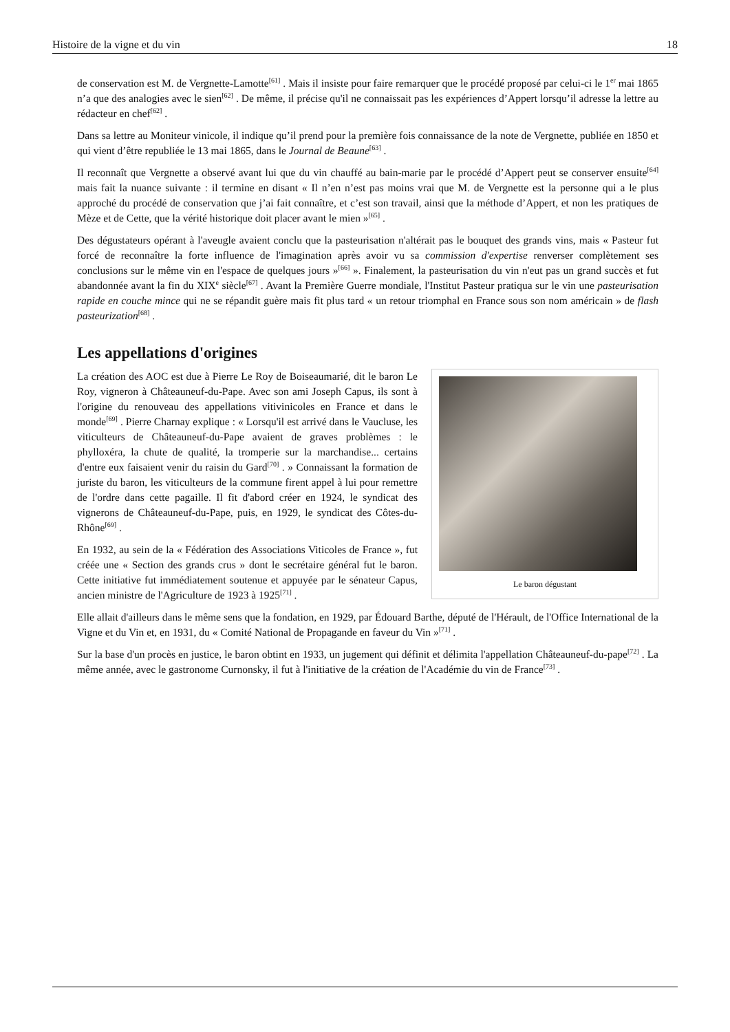Histoire de la vigne et du vin 18
de conservation est M. de Vergnette-Lamotte<sup>[61]</sup> . Mais il insiste pour faire remarquer que le procédé proposé par celui-ci le 1<sup>er</sup> mai 1865 n’a que des analogies avec le sien<sup>[62]</sup> . De même, il précise qu'il ne connaissait pas les expériences d’Appert lorsqu’il adresse la lettre au rédacteur en chef<sup>[62]</sup> .
Dans sa lettre au Moniteur vinicole, il indique qu’il prend pour la première fois connaissance de la note de Vergnette, publiée en 1850 et qui vient d’être republiée le 13 mai 1865, dans le Journal de Beaune<sup>[63]</sup> .
Il reconnaît que Vergnette a observé avant lui que du vin chauffé au bain-marie par le procédé d’Appert peut se conserver ensuite<sup>[64]</sup> mais fait la nuance suivante : il termine en disant « Il n’en n’est pas moins vrai que M. de Vergnette est la personne qui a le plus approché du procédé de conservation que j’ai fait connaître, et c’est son travail, ainsi que la méthode d’Appert, et non les pratiques de Mèze et de Cette, que la vérité historique doit placer avant le mien »<sup>[65]</sup> .
Des dégustateurs opérant à l'aveugle avaient conclu que la pasteurisation n'altérait pas le bouquet des grands vins, mais « Pasteur fut forcé de reconnaître la forte influence de l'imagination après avoir vu sa commission d'expertise renverser complètement ses conclusions sur le même vin en l'espace de quelques jours »<sup>[66]</sup> ». Finalement, la pasteurisation du vin n'eut pas un grand succès et fut abandonnée avant la fin du XIX<sup>e</sup> siècle<sup>[67]</sup> . Avant la Première Guerre mondiale, l'Institut Pasteur pratiqua sur le vin une pasteurisation rapide en couche mince qui ne se répandit guère mais fit plus tard « un retour triomphal en France sous son nom américain » de flash pasteurization<sup>[68]</sup> .
Les appellations d'origines
Le baron dégustant
La création des AOC est due à Pierre Le Roy de Boiseaumarié, dit le baron Le Roy, vigneron à Châteauneuf-du-Pape. Avec son ami Joseph Capus, ils sont à l'origine du renouveau des appellations vitivinicoles en France et dans le monde<sup>[69]</sup> . Pierre Charnay explique : « Lorsqu'il est arrivé dans le Vaucluse, les viticulteurs de Châteauneuf-du-Pape avaient de graves problèmes : le phylloxéra, la chute de qualité, la tromperie sur la marchandise... certains d'entre eux faisaient venir du raisin du Gard<sup>[70]</sup> . » Connaissant la formation de juriste du baron, les viticulteurs de la commune firent appel à lui pour remettre de l'ordre dans cette pagaille. Il fit d'abord créer en 1924, le syndicat des vignerons de Châteauneuf-du-Pape, puis, en 1929, le syndicat des Côtes-du-Rhône<sup>[69]</sup> .
En 1932, au sein de la « Fédération des Associations Viticoles de France », fut créée une « Section des grands crus » dont le secrétaire général fut le baron. Cette initiative fut immédiatement soutenue et appuyée par le sénateur Capus, ancien ministre de l'Agriculture de 1923 à 1925<sup>[71]</sup> .
Elle allait d'ailleurs dans le même sens que la fondation, en 1929, par Édouard Barthe, député de l'Hérault, de l'Office International de la Vigne et du Vin et, en 1931, du « Comité National de Propagande en faveur du Vin »<sup>[71]</sup> .
Sur la base d'un procès en justice, le baron obtint en 1933, un jugement qui définit et délimita l'appellation Châteauneuf-du-pape<sup>[72]</sup> . La même année, avec le gastronome Curnonsky, il fut à l'initiative de la création de l'Académie du vin de France<sup>[73]</sup> .